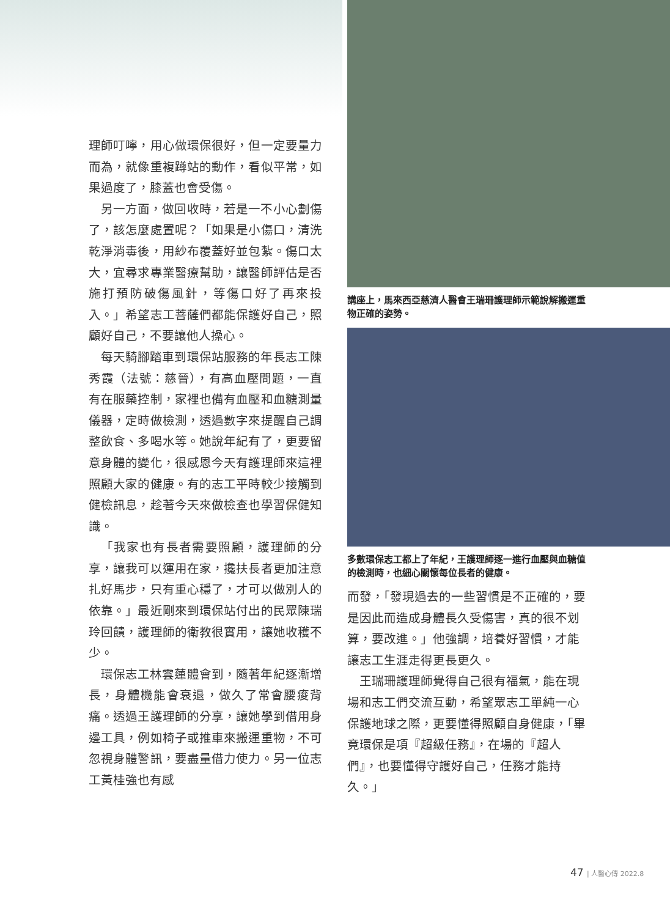理師叮嚀，用心做環保很好，但一定要量力而為，就像重複蹲站的動作，看似平常，如果過度了，膝蓋也會受傷。
另一方面，做回收時，若是一不小心劃傷了，該怎麼處置呢？「如果是小傷口，清洗乾淨消毒後，用紗布覆蓋好並包紮。傷口太大，宜尋求專業醫療幫助，讓醫師評估是否施打預防破傷風針，等傷口好了再來投入。」希望志工菩薩們都能保護好自己，照顧好自己，不要讓他人操心。
每天騎腳踏車到環保站服務的年長志工陳秀霞（法號：慈晉），有高血壓問題，一直有在服藥控制，家裡也備有血壓和血糖測量儀器，定時做檢測，透過數字來提醒自己調整飲食、多喝水等。她說年紀有了，更要留意身體的變化，很感恩今天有護理師來這裡照顧大家的健康。有的志工平時較少接觸到健檢訊息，趁著今天來做檢查也學習保健知識。
「我家也有長者需要照顧，護理師的分享，讓我可以運用在家，攙扶長者更加注意扎好馬步，只有重心穩了，才可以做別人的依靠。」最近剛來到環保站付出的民眾陳瑞玲回饋，護理師的衛教很實用，讓她收穫不少。
環保志工林雲蓮體會到，隨著年紀逐漸增長，身體機能會衰退，做久了常會腰痠背痛。透過王護理師的分享，讓她學到借用身邊工具，例如椅子或推車來搬運重物，不可忽視身體警訊，要盡量借力使力。另一位志工黃桂強也有感
講座上，馬來西亞慈濟人醫會王瑞珊護理師示範說解搬運重物正確的姿勢。
多數環保志工都上了年紀，王護理師逐一進行血壓與血糖值的檢測時，也細心關懷每位長者的健康。
而發，「發現過去的一些習慣是不正確的，要是因此而造成身體長久受傷害，真的很不划算，要改進。」他強調，培養好習慣，才能讓志工生涯走得更長更久。
王瑞珊護理師覺得自己很有福氣，能在現場和志工們交流互動，希望眾志工單純一心保護地球之際，更要懂得照顧自身健康，「畢竟環保是項『超級任務』，在場的『超人們』，也要懂得守護好自己，任務才能持久。」
47 | 人醫心傳 2022.8